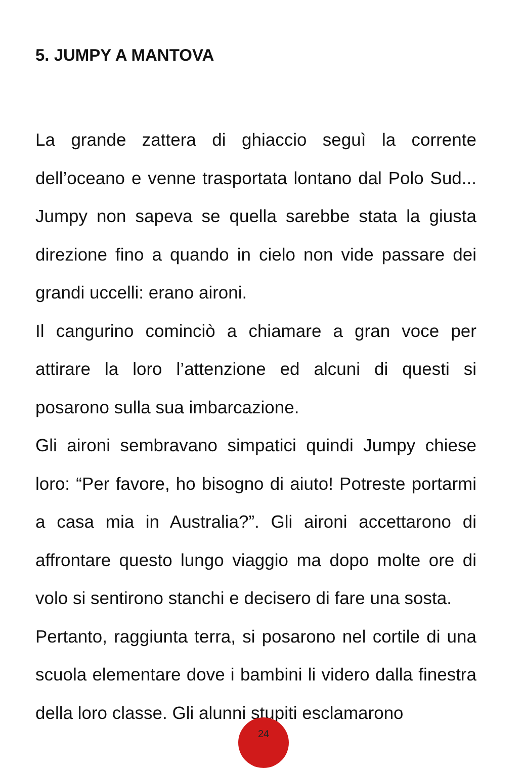5. JUMPY A MANTOVA
La grande zattera di ghiaccio seguì la corrente dell’oceano e venne trasportata lontano dal Polo Sud... Jumpy non sapeva se quella sarebbe stata la giusta direzione fino a quando in cielo non vide passare dei grandi uccelli: erano aironi.
Il cangurino cominciò a chiamare a gran voce per attirare la loro l’attenzione ed alcuni di questi si posarono sulla sua imbarcazione.
Gli aironi sembravano simpatici quindi Jumpy chiese loro: “Per favore, ho bisogno di aiuto! Potreste portarmi a casa mia in Australia?”. Gli aironi accettarono di affrontare questo lungo viaggio ma dopo molte ore di volo si sentirono stanchi e decisero di fare una sosta.
Pertanto, raggiunta terra, si posarono nel cortile di una scuola elementare dove i bambini li videro dalla finestra della loro classe. Gli alunni stupiti esclamarono
24